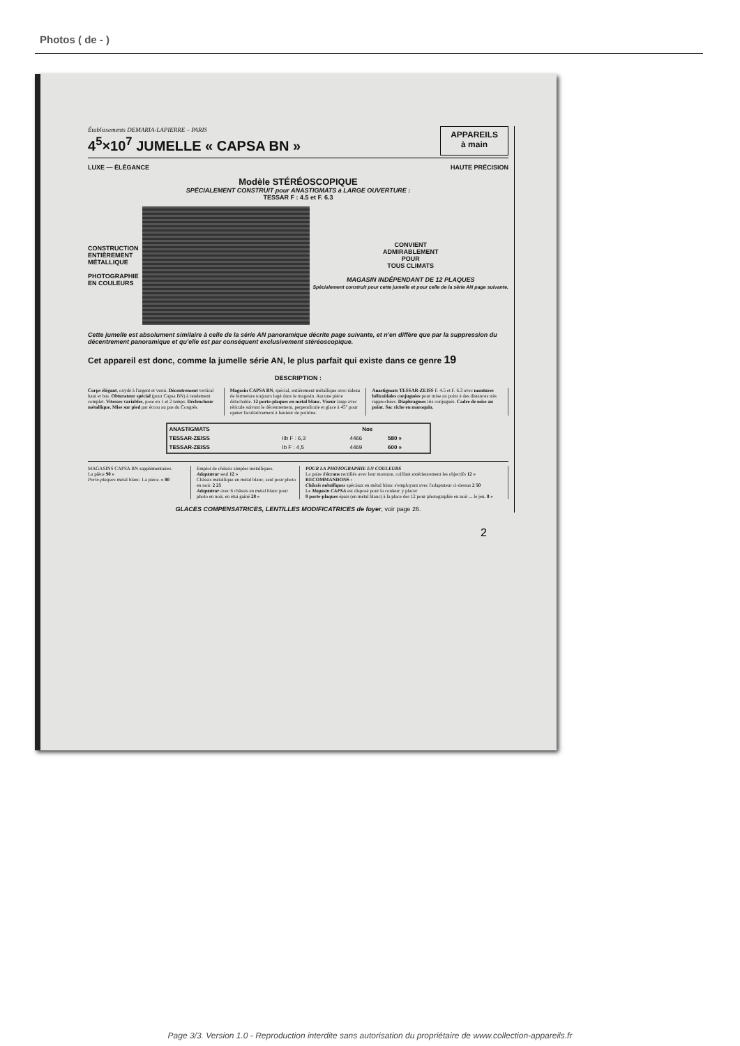Photos ( de - )
Établissements DEMARIA-LAPIERRE – PARIS
4<sup>5</sup>×10<sup>7</sup> JUMELLE « CAPSA BN »
APPAREILS
à main
LUXE — ÉLÉGANCE HAUTE PRÉCISION
Modèle STÉRÉOSCOPIQUE
SPÉCIALEMENT CONSTRUIT pour ANASTIGMATS à LARGE OUVERTURE :
TESSAR F : 4.5 et F. 6.3
CONSTRUCTION
ENTIÈREMENT
MÉTALLIQUE
PHOTOGRAPHIE
EN COULEURS
CONVIENT
ADMIRABLEMENT
POUR
TOUS CLIMATS
MAGASIN INDÉPENDANT DE 12 PLAQUES
Spécialement construit pour cette jumelle et pour celle de la série AN page suivante.
Cette jumelle est absolument similaire à celle de la série AN panoramique décrite page suivante, et n'en diffère que par la suppression du décentrement panoramique et qu'elle est par conséquent exclusivement stéréoscopique.
Cet appareil est donc, comme la jumelle série AN, le plus parfait qui existe dans ce genre 19
DESCRIPTION :
Corps élégant, oxydé à l'argent et verni. Décentrement vertical haut et bas. Obturateur spécial (pour Capsa BN) à rendement complet. Vitesses variables, pose en 1 et 2 temps. Déclencheur métallique. Mise sur pied par écrou au pas du Congrès.
Magasin CAPSA BN, spécial, entièrement métallique avec rideau de fermeture toujours logé dans le magasin. Aucune pièce détachable. 12 porte-plaques en métal blanc. Viseur large avec réticule suivant le décentrement, perpendicule et glace à 45° pour opérer facultativement à hauteur de poitrine.
Anastigmats TESSAR-ZEISS F. 4.5 et F. 6.3 avec montures hélicoïdales conjuguées pour mise au point à des distances très rapprochées. Diaphragmes iris conjugués. Cadre de mise au point. Sac riche en maroquin.
| ANASTIGMATS | | Nos | |
| --- | --- | --- | --- |
| TESSAR-ZEISS | IIb F : 6,3 | 4466 | 580 » |
| TESSAR-ZEISS | Ib F : 4,5 | 4469 | 600 » |
MAGASINS CAPSA BN supplémentaires.
La pièce 90 »
Porte-plaques métal blanc. La pièce. » 80
Emploi de châssis simples métalliques. Adaptateur seul 12 »
Châssis métallique en métal blanc, seul pour photo en noir. 2 25
Adaptateur avec 6 châssis en métal blanc pour photo en noir, en étui gainé 28 »
POUR LA PHOTOGRAPHIE EN COULEURS
La paire d'écrans rectifiés avec leur monture, coiffant extérieurement les objectifs 12 »
RECOMMANDONS :
Châssis métalliques spéciaux en métal blanc s'employant avec l'adaptateur ci-dessus 2 50
Le Magasin CAPSA est disposé pour la couleur. y placer
8 porte-plaques épais (en métal blanc) à la place des 12 pour photographie en noir ... le jeu. 8 »
GLACES COMPENSATRICES, LENTILLES MODIFICATRICES de foyer, voir page 26.
2
Page 3/3. Version 1.0 - Reproduction interdite sans autorisation du propriétaire de www.collection-appareils.fr